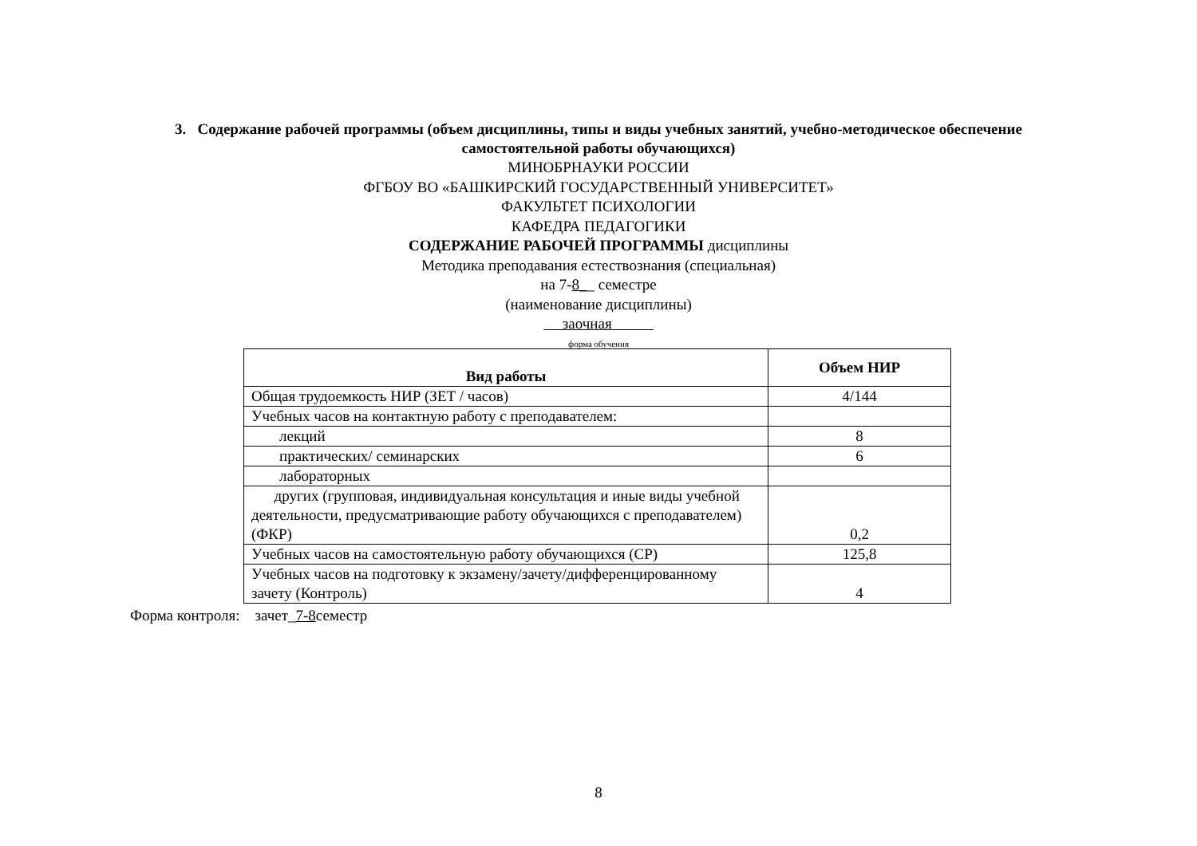3. Содержание рабочей программы (объем дисциплины, типы и виды учебных занятий, учебно-методическое обеспечение самостоятельной работы обучающихся)
МИНОБРНАУКИ РОССИИ
ФГБОУ ВО «БАШКИРСКИЙ ГОСУДАРСТВЕННЫЙ УНИВЕРСИТЕТ»
ФАКУЛЬТЕТ ПСИХОЛОГИИ
КАФЕДРА ПЕДАГОГИКИ
СОДЕРЖАНИЕ РАБОЧЕЙ ПРОГРАММЫ дисциплины
Методика преподавания естествознания (специальная)
на 7-8__ семестре
(наименование дисциплины)
заочная
форма обучения
| Вид работы | Объем НИР |
| --- | --- |
| Общая трудоемкость НИР (ЗЕТ / часов) | 4/144 |
| Учебных часов на контактную работу с преподавателем: | |
| лекций | 8 |
| практических/ семинарских | 6 |
| лабораторных | |
| других (групповая, индивидуальная консультация и иные виды учебной деятельности, предусматривающие работу обучающихся с преподавателем)(ФКР) | 0,2 |
| Учебных часов на самостоятельную работу обучающихся (СР) | 125,8 |
| Учебных часов на подготовку к экзамену/зачету/дифференцированному зачету (Контроль) | 4 |
Форма контроля: зачет_7-8семестр
8